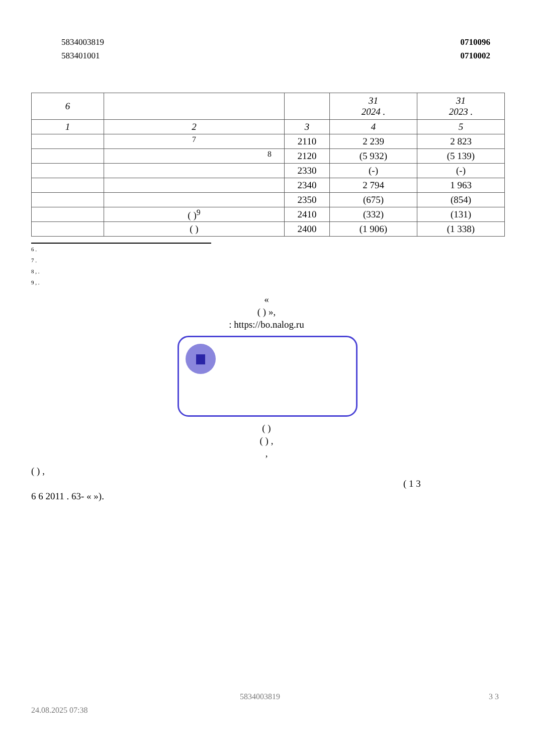5834003819
583401001
0710096
0710002
| 6 | | | 31 2024 . | 31 2023 . |
| --- | --- | --- | --- | --- |
| 1 | 2 | 3 | 4 | 5 |
| | <sup>7</sup> | 2110 | 2 239 | 2 823 |
| | <sup>8</sup> | 2120 | (5 932) | (5 139) |
| | | 2330 | (-) | (-) |
| | | 2340 | 2 794 | 1 963 |
| | | 2350 | (675) | (854) |
| | ( )<sup>9</sup> | 2410 | (332) | (131) |
| | ( ) | 2400 | (1 906) | (1 338) |
6 .
7 .
8 , .
9 , .
«
( ) »,
: https://bo.nalog.ru
( )
( ) ,
,
( ) ,
( 1 3
6 6 2011 . 63- « »).
5834003819 3 3
24.08.2025 07:38